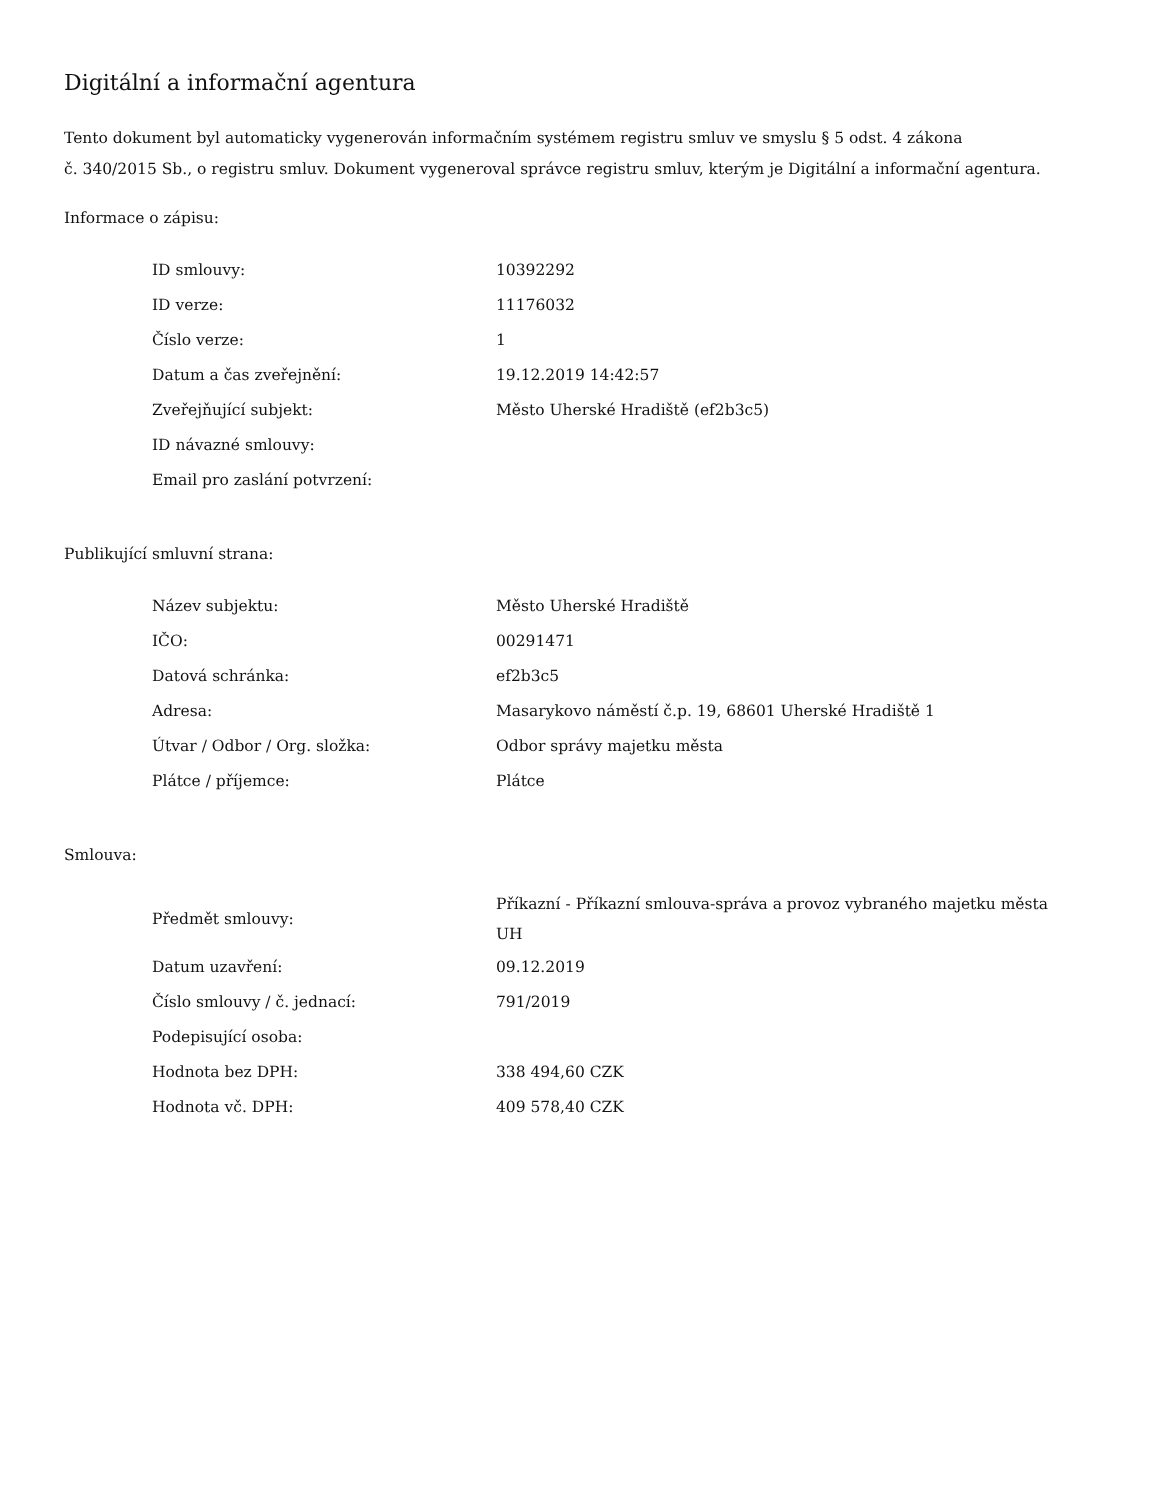Digitální a informační agentura
Tento dokument byl automaticky vygenerován informačním systémem registru smluv ve smyslu § 5 odst. 4 zákona
č. 340/2015 Sb., o registru smluv. Dokument vygeneroval správce registru smluv, kterým je Digitální a informační agentura.
Informace o zápisu:
| ID smlouvy: | 10392292 |
| ID verze: | 11176032 |
| Číslo verze: | 1 |
| Datum a čas zveřejnění: | 19.12.2019 14:42:57 |
| Zveřejňující subjekt: | Město Uherské Hradiště (ef2b3c5) |
| ID návazné smlouvy: | |
| Email pro zaslání potvrzení: | |
Publikující smluvní strana:
| Název subjektu: | Město Uherské Hradiště |
| IČO: | 00291471 |
| Datová schránka: | ef2b3c5 |
| Adresa: | Masarykovo náměstí č.p. 19, 68601 Uherské Hradiště 1 |
| Útvar / Odbor / Org. složka: | Odbor správy majetku města |
| Plátce / příjemce: | Plátce |
Smlouva:
| Předmět smlouvy: | Příkazní - Příkazní smlouva-správa a provoz vybraného majetku města UH |
| Datum uzavření: | 09.12.2019 |
| Číslo smlouvy / č. jednací: | 791/2019 |
| Podepisující osoba: | |
| Hodnota bez DPH: | 338 494,60 CZK |
| Hodnota vč. DPH: | 409 578,40 CZK |